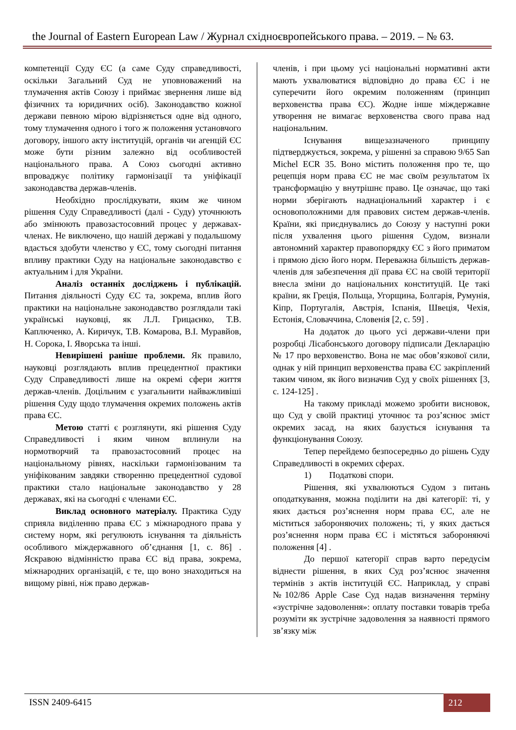the Journal of Eastern European Law / Журнал східноєвропейського права. – 2019. – № 63.
компетенції Суду ЄС (а саме Суду справедливості, оскільки Загальний Суд не уповноважений на тлумачення актів Союзу і приймає звернення лише від фізичних та юридичних осіб). Законодавство кожної держави певною мірою відрізняється одне від одного, тому тлумачення одного і того ж положення установчого договору, іншого акту інституцій, органів чи агенцій ЄС може бути різним залежно від особливостей національного права. А Союз сьогодні активно впроваджує політику гармонізації та уніфікації законодавства держав-членів.
Необхідно прослідкувати, яким же чином рішення Суду Справедливості (далі - Суду) уточнюють або змінюють правозастосовний процес у державах-членах. Не виключено, що нашій державі у подальшому вдасться здобути членство у ЄС, тому сьогодні питання впливу практики Суду на національне законодавство є актуальним і для України.
Аналіз останніх досліджень і публікацій. Питання діяльності Суду ЄС та, зокрема, вплив його практики на національне законодавство розглядали такі українські науковці, як Л.Л. Грицаєнко, Т.В. Каплюченко, А. Киричук, Т.В. Комарова, В.І. Муравйов, Н. Сорока, І. Яворська та інші.
Невирішені раніше проблеми. Як правило, науковці розглядають вплив прецедентної практики Суду Справедливості лише на окремі сфери життя держав-членів. Доцільним є узагальнити найважливіші рішення Суду щодо тлумачення окремих положень актів права ЄС.
Метою статті є розглянути, які рішення Суду Справедливості і яким чином вплинули на нормотворчий та правозастосовний процес на національному рівнях, наскільки гармонізованим та уніфікованим завдяки створенню прецедентної судової практики стало національне законодавство у 28 державах, які на сьогодні є членами ЄС.
Виклад основного матеріалу. Практика Суду сприяла виділенню права ЄС з міжнародного права у систему норм, які регулюють існування та діяльність особливого міждержавного об’єднання [1, с. 86] . Яскравою відмінністю права ЄС від права, зокрема, міжнародних організацій, є те, що воно знаходиться на вищому рівні, ніж право держав-
членів, і при цьому усі національні нормативні акти мають ухвалюватися відповідно до права ЄС і не суперечити його окремим положенням (принцип верховенства права ЄС). Жодне інше міждержавне утворення не вимагає верховенства свого права над національним.
Існування вищезазначеного принципу підтверджується, зокрема, у рішенні за справою 9/65 San Michel ECR 35. Воно містить положення про те, що рецепція норм права ЄС не має своїм результатом їх трансформацію у внутрішнє право. Це означає, що такі норми зберігають наднаціональний характер і є основоположними для правових систем держав-членів. Країни, які приєднувались до Союзу у наступні роки після ухвалення цього рішення Судом, визнали автономний характер правопорядку ЄС з його приматом і прямою дією його норм. Переважна більшість держав-членів для забезпечення дії права ЄС на своїй території внесла зміни до національних конституцій. Це такі країни, як Греція, Польща, Угорщина, Болгарія, Румунія, Кіпр, Португалія, Австрія, Іспанія, Швеція, Чехія, Естонія, Словаччина, Словенія [2, с. 59] .
На додаток до цього усі держави-члени при розробці Лісабонського договору підписали Декларацію № 17 про верховенство. Вона не має обов’язкової сили, однак у ній принцип верховенства права ЄС закріплений таким чином, як його визначив Суд у своїх рішеннях [3, с. 124-125] .
На такому прикладі можемо зробити висновок, що Суд у своїй практиці уточнює та роз’яснює зміст окремих засад, на яких базується існування та функціонування Союзу.
Тепер перейдемо безпосередньо до рішень Суду Справедливості в окремих сферах.
1) Податкові спори.
Рішення, які ухвалюються Судом з питань оподаткування, можна поділити на дві категорії: ті, у яких дається роз’яснення норм права ЄС, але не міститься забороняючих положень; ті, у яких дається роз’яснення норм права ЄС і містяться забороняючі положення [4] .
До першої категорії справ варто передусім віднести рішення, в яких Суд роз’яснює значення термінів з актів інституцій ЄС. Наприклад, у справі №102/86 Apple Case Суд надав визначення терміну «зустрічне задоволення»: оплату поставки товарів треба розуміти як зустрічне задоволення за наявності прямого зв’язку між
ISSN 2409-6415 212